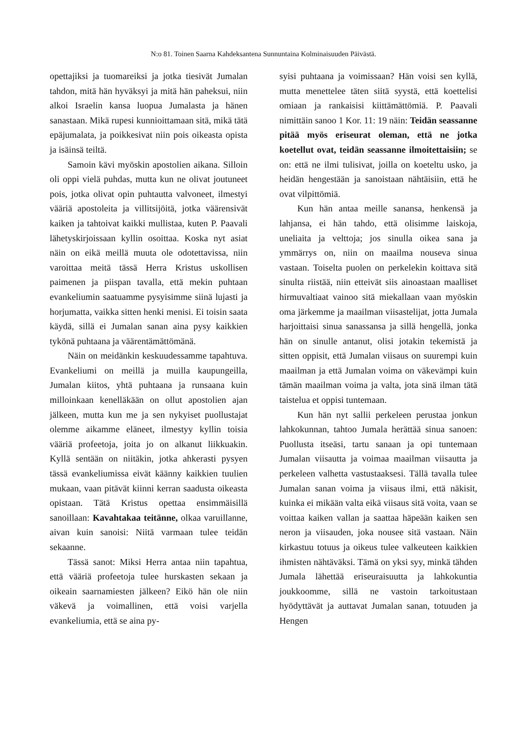N:o 81. Toinen Saarna Kahdeksantena Sunnuntaina Kolminaisuuden Päivästä.
opettajiksi ja tuomareiksi ja jotka tiesivät Jumalan tahdon, mitä hän hyväksyi ja mitä hän paheksui, niin alkoi Israelin kansa luopua Jumalasta ja hänen sanastaan. Mikä rupesi kunnioittamaan sitä, mikä tätä epäjumalata, ja poikkesivat niin pois oikeasta opista ja isäinsä teiltä.
Samoin kävi myöskin apostolien aikana. Silloin oli oppi vielä puhdas, mutta kun ne olivat joutuneet pois, jotka olivat opin puhtautta valvoneet, ilmestyi vääriä apostoleita ja villitsijöitä, jotka väärensivät kaiken ja tahtoivat kaikki mullistaa, kuten P. Paavali lähetyskirjoissaan kyllin osoittaa. Koska nyt asiat näin on eikä meillä muuta ole odotettavissa, niin varoittaa meitä tässä Herra Kristus uskollisen paimenen ja piispan tavalla, että mekin puhtaan evankeliumin saatuamme pysyisimme siinä lujasti ja horjumatta, vaikka sitten henki menisi. Ei toisin saata käydä, sillä ei Jumalan sanan aina pysy kaikkien tykönä puhtaana ja väärentämättömänä.
Näin on meidänkin keskuudessamme tapahtuva. Evankeliumi on meillä ja muilla kaupungeilla, Jumalan kiitos, yhtä puhtaana ja runsaana kuin milloinkaan kenelläkään on ollut apostolien ajan jälkeen, mutta kun me ja sen nykyiset puollustajat olemme aikamme eläneet, ilmestyy kyllin toisia vääriä profeetoja, joita jo on alkanut liikkuakin. Kyllä sentään on niitäkin, jotka ahkerasti pysyen tässä evankeliumissa eivät käänny kaikkien tuulien mukaan, vaan pitävät kiinni kerran saadusta oikeasta opistaan. Tätä Kristus opettaa ensimmäisillä sanoillaan: Kavahtakaa teitänne, olkaa varuillanne, aivan kuin sanoisi: Niitä varmaan tulee teidän sekaanne.
Tässä sanot: Miksi Herra antaa niin tapahtua, että vääriä profeetoja tulee hurskasten sekaan ja oikeain saarnamiesten jälkeen? Eikö hän ole niin väkevä ja voimallinen, että voisi varjella evankeliumia, että se aina py-
syisi puhtaana ja voimissaan? Hän voisi sen kyllä, mutta menettelee täten siitä syystä, että koettelisi omiaan ja rankaisisi kiittämättömiä. P. Paavali nimittäin sanoo 1 Kor. 11: 19 näin: Teidän seassanne pitää myös eriseurat oleman, että ne jotka koetellut ovat, teidän seassanne ilmoitettaisiin; se on: että ne ilmi tulisivat, joilla on koeteltu usko, ja heidän hengestään ja sanoistaan nähtäisiin, että he ovat vilpittömiä.
Kun hän antaa meille sanansa, henkensä ja lahjansa, ei hän tahdo, että olisimme laiskoja, uneliaita ja velttoja; jos sinulla oikea sana ja ymmärrys on, niin on maailma nouseva sinua vastaan. Toiselta puolen on perkelekin koittava sitä sinulta riistää, niin etteivät siis ainoastaan maalliset hirmuvaltiaat vainoo sitä miekallaan vaan myöskin oma järkemme ja maailman viisastelijat, jotta Jumala harjoittaisi sinua sanassansa ja sillä hengellä, jonka hän on sinulle antanut, olisi jotakin tekemistä ja sitten oppisit, että Jumalan viisaus on suurempi kuin maailman ja että Jumalan voima on väkevämpi kuin tämän maailman voima ja valta, jota sinä ilman tätä taistelua et oppisi tuntemaan.
Kun hän nyt sallii perkeleen perustaa jonkun lahkokunnan, tahtoo Jumala herättää sinua sanoen: Puollusta itseäsi, tartu sanaan ja opi tuntemaan Jumalan viisautta ja voimaa maailman viisautta ja perkeleen valhetta vastustaaksesi. Tällä tavalla tulee Jumalan sanan voima ja viisaus ilmi, että näkisit, kuinka ei mikään valta eikä viisaus sitä voita, vaan se voittaa kaiken vallan ja saattaa häpeään kaiken sen neron ja viisauden, joka nousee sitä vastaan. Näin kirkastuu totuus ja oikeus tulee valkeuteen kaikkien ihmisten nähtäväksi. Tämä on yksi syy, minkä tähden Jumala lähettää eriseuraisuutta ja lahkokuntia joukkoomme, sillä ne vastoin tarkoitustaan hyödyttävät ja auttavat Jumalan sanan, totuuden ja Hengen